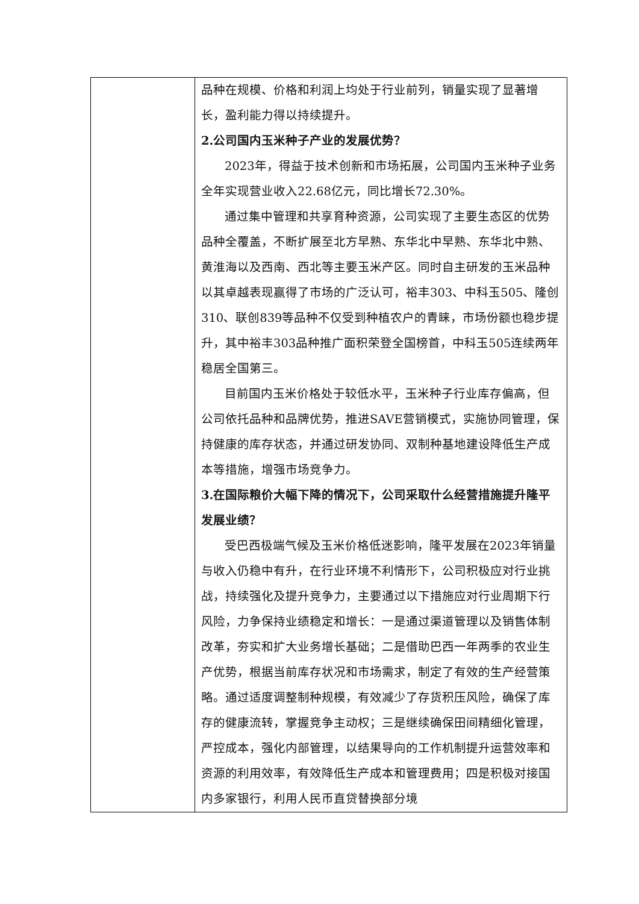| | 品种在规模、价格和利润上均处于行业前列，销量实现了显著增长，盈利能力得以持续提升。 2.公司国内玉米种子产业的发展优势？ 2023年，得益于技术创新和市场拓展，公司国内玉米种子业务全年实现营业收入22.68亿元，同比增长72.30%。 通过集中管理和共享育种资源，公司实现了主要生态区的优势品种全覆盖，不断扩展至北方早熟、东华北中早熟、东华北中熟、黄淮海以及西南、西北等主要玉米产区。同时自主研发的玉米品种以其卓越表现赢得了市场的广泛认可，裕丰303、中科玉505、隆创310、联创839等品种不仅受到种植农户的青睐，市场份额也稳步提升，其中裕丰303品种推广面积荣登全国榜首，中科玉505连续两年稳居全国第三。 目前国内玉米价格处于较低水平，玉米种子行业库存偏高，但公司依托品种和品牌优势，推进SAVE营销模式，实施协同管理，保持健康的库存状态，并通过研发协同、双制种基地建设降低生产成本等措施，增强市场竞争力。 3.在国际粮价大幅下降的情况下，公司采取什么经营措施提升隆平发展业绩？ 受巴西极端气候及玉米价格低迷影响，隆平发展在2023年销量与收入仍稳中有升，在行业环境不利情形下，公司积极应对行业挑战，持续强化及提升竞争力，主要通过以下措施应对行业周期下行风险，力争保持业绩稳定和增长：一是通过渠道管理以及销售体制改革，夯实和扩大业务增长基础；二是借助巴西一年两季的农业生产优势，根据当前库存状况和市场需求，制定了有效的生产经营策略。通过适度调整制种规模，有效减少了存货积压风险，确保了库存的健康流转，掌握竞争主动权；三是继续确保田间精细化管理，严控成本，强化内部管理，以结果导向的工作机制提升运营效率和资源的利用效率，有效降低生产成本和管理费用；四是积极对接国内多家银行，利用人民币直贷替换部分境 |